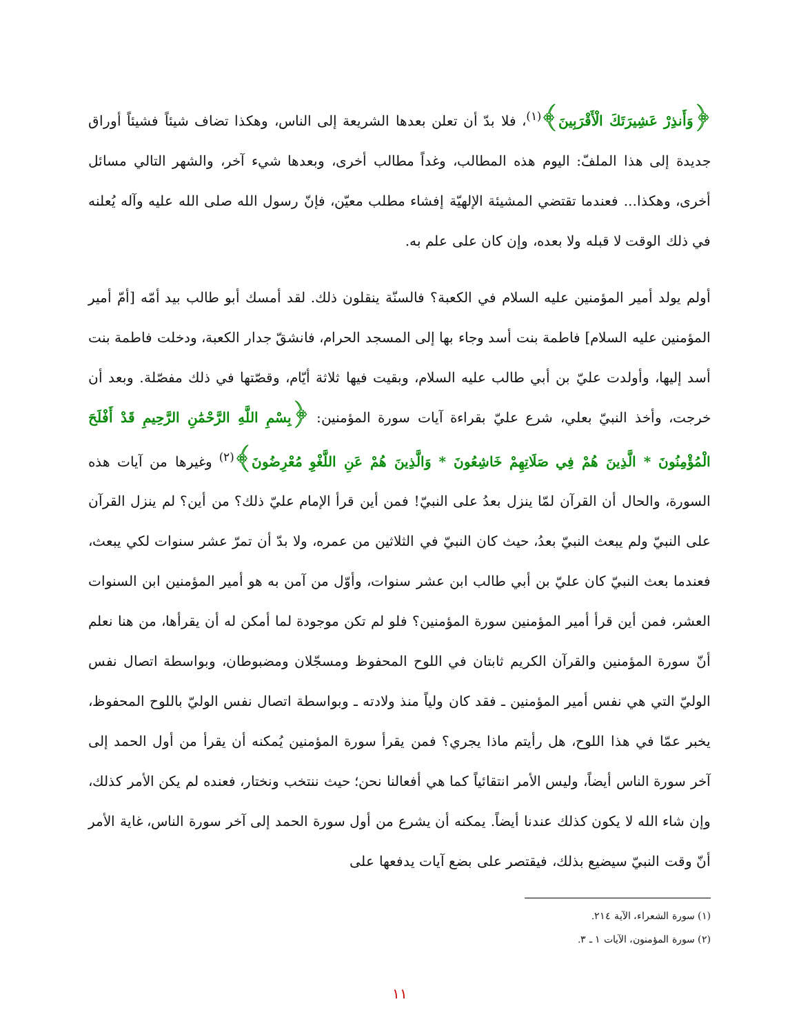﴿وَأَنذِرْ عَشِيرَتَكَ الْأَقْرَبِينَ﴾<sup>(١)</sup>، فلا بدّ أن تعلن بعدها الشريعة إلى الناس، وهكذا تضاف شيئاً فشيئاً أوراق جديدة إلى هذا الملفّ: اليوم هذه المطالب، وغداً مطالب أخرى، وبعدها شيء آخر، والشهر التالي مسائل أخرى، وهكذا... فعندما تقتضي المشيئة الإلهيّة إفشاء مطلب معيّن، فإنّ رسول الله صلى الله عليه وآله يُعلنه في ذلك الوقت لا قبله ولا بعده، وإن كان على علم به.
أولم يولد أمير المؤمنين عليه السلام في الكعبة؟ فالسنّة ينقلون ذلك. لقد أمسك أبو طالب بيد أمّه [أمّ أمير المؤمنين عليه السلام] فاطمة بنت أسد وجاء بها إلى المسجد الحرام، فانشقّ جدار الكعبة، ودخلت فاطمة بنت أسد إليها، وأولدت عليّ بن أبي طالب عليه السلام، وبقيت فيها ثلاثة أيّام، وقصّتها في ذلك مفصّلة. وبعد أن خرجت، وأخذ النبيّ بعلي، شرع عليّ بقراءة آيات سورة المؤمنين: ﴿بِسْمِ اللَّهِ الرَّحْمَٰنِ الرَّحِيمِ قَدْ أَفْلَحَ الْمُؤْمِنُونَ * الَّذِينَ هُمْ فِي صَلَاتِهِمْ خَاشِعُونَ * وَالَّذِينَ هُمْ عَنِ اللَّغْوِ مُعْرِضُونَ﴾<sup>(٢)</sup> وغيرها من آيات هذه السورة، والحال أن القرآن لمّا ينزل بعدُ على النبيّ! فمن أين قرأ الإمام عليّ ذلك؟ من أين؟ لم ينزل القرآن على النبيّ ولم يبعث النبيّ بعدُ، حيث كان النبيّ في الثلاثين من عمره، ولا بدّ أن تمرّ عشر سنوات لكي يبعث، فعندما بعث النبيّ كان عليّ بن أبي طالب ابن عشر سنوات، وأوّل من آمن به هو أمير المؤمنين ابن السنوات العشر، فمن أين قرأ أمير المؤمنين سورة المؤمنين؟ فلو لم تكن موجودة لما أمكن له أن يقرأها، من هنا نعلم أنّ سورة المؤمنين والقرآن الكريم ثابتان في اللوح المحفوظ ومسجّلان ومضبوطان، وبواسطة اتصال نفس الوليّ التي هي نفس أمير المؤمنين ـ فقد كان ولياً منذ ولادته ـ وبواسطة اتصال نفس الوليّ باللوح المحفوظ، يخبر عمّا في هذا اللوح، هل رأيتم ماذا يجري؟ فمن يقرأ سورة المؤمنين يُمكنه أن يقرأ من أول الحمد إلى آخر سورة الناس أيضاً، وليس الأمر انتقائياً كما هي أفعالنا نحن؛ حيث ننتخب ونختار، فعنده لم يكن الأمر كذلك، وإن شاء الله لا يكون كذلك عندنا أيضاً. يمكنه أن يشرع من أول سورة الحمد إلى آخر سورة الناس، غاية الأمر أنّ وقت النبيّ سيضيع بذلك، فيقتصر على بضع آيات يدفعها على
(١) سورة الشعراء، الآية ٢١٤.
(٢) سورة المؤمنون، الآيات ١ ـ ٣.
١١